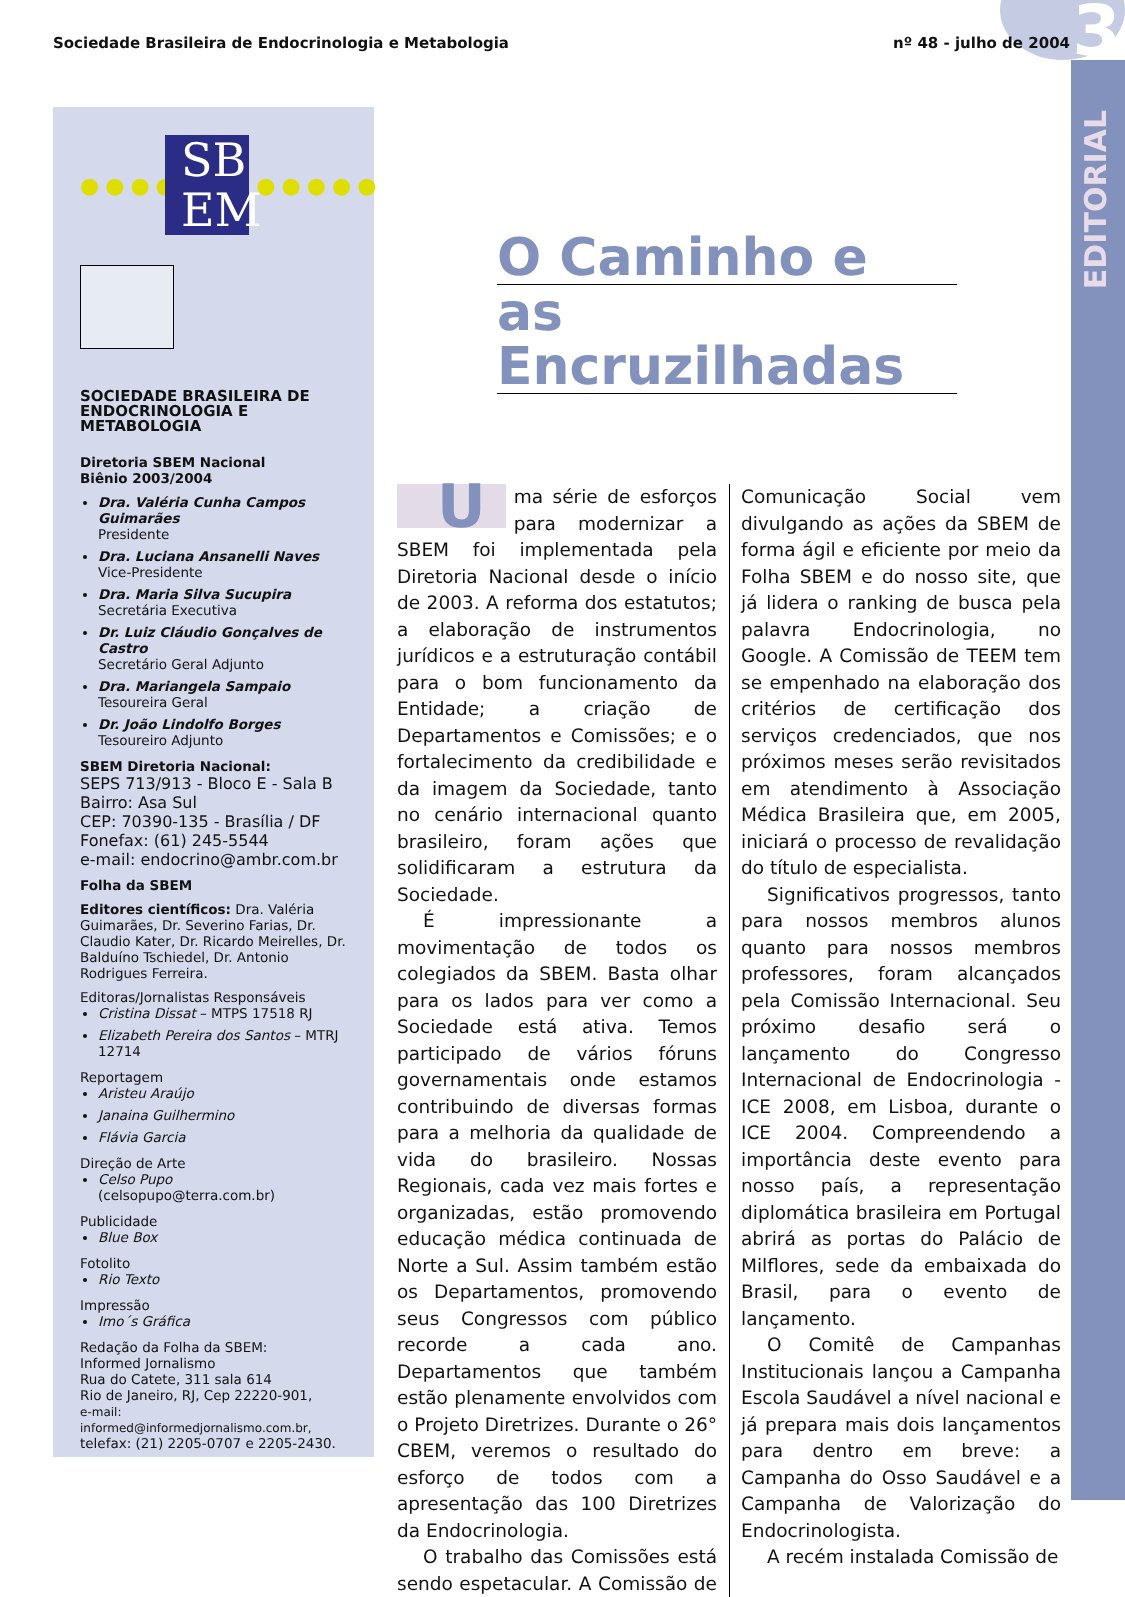Sociedade Brasileira de Endocrinologia e Metabologia nº 48 - julho de 2004 3
EDITORIAL
●●●●●●●●●●●●
SB EM
SOCIEDADE BRASILEIRA DE ENDOCRINOLOGIA E METABOLOGIA
Diretoria SBEM Nacional
Biênio 2003/2004
Dra. Valéria Cunha Campos Guimarães
Presidente
Dra. Luciana Ansanelli Naves
Vice-Presidente
Dra. Maria Silva Sucupira
Secretária Executiva
Dr. Luiz Cláudio Gonçalves de Castro
Secretário Geral Adjunto
Dra. Mariangela Sampaio
Tesoureira Geral
Dr. João Lindolfo Borges
Tesoureiro Adjunto
SBEM Diretoria Nacional:
SEPS 713/913 - Bloco E - Sala B
Bairro: Asa Sul
CEP: 70390-135 - Brasília / DF
Fonefax: (61) 245-5544
e-mail: endocrino@ambr.com.br
Folha da SBEM
Editores científicos: Dra. Valéria Guimarães, Dr. Severino Farias, Dr. Claudio Kater, Dr. Ricardo Meirelles, Dr. Balduíno Tschiedel, Dr. Antonio Rodrigues Ferreira.
Editoras/Jornalistas Responsáveis
Cristina Dissat – MTPS 17518 RJ
Elizabeth Pereira dos Santos – MTRJ 12714
Reportagem
Aristeu Araújo
Janaina Guilhermino
Flávia Garcia
Direção de Arte
Celso Pupo
(celsopupo@terra.com.br)
Publicidade
Blue Box
Fotolito
Rio Texto
Impressão
Imo´s Gráfica
Redação da Folha da SBEM:
Informed Jornalismo
Rua do Catete, 311 sala 614
Rio de Janeiro, RJ, Cep 22220-901,
e-mail: informed@informedjornalismo.com.br,
telefax: (21) 2205-0707 e 2205-2430.
O Caminho e
as Encruzilhadas
Uma série de esforços para modernizar a SBEM foi implementada pela Diretoria Nacional desde o início de 2003. A reforma dos estatutos; a elaboração de instrumentos jurídicos e a estruturação contábil para o bom funcionamento da Entidade; a criação de Departamentos e Comissões; e o fortalecimento da credibilidade e da imagem da Sociedade, tanto no cenário internacional quanto brasileiro, foram ações que solidificaram a estrutura da Sociedade.
É impressionante a movimentação de todos os colegiados da SBEM. Basta olhar para os lados para ver como a Sociedade está ativa. Temos participado de vários fóruns governamentais onde estamos contribuindo de diversas formas para a melhoria da qualidade de vida do brasileiro. Nossas Regionais, cada vez mais fortes e organizadas, estão promovendo educação médica continuada de Norte a Sul. Assim também estão os Departamentos, promovendo seus Congressos com público recorde a cada ano. Departamentos que também estão plenamente envolvidos com o Projeto Diretrizes. Durante o 26° CBEM, veremos o resultado do esforço de todos com a apresentação das 100 Diretrizes da Endocrinologia.
O trabalho das Comissões está sendo espetacular. A Comissão de Comunicação Social vem divulgando as ações da SBEM de forma ágil e eficiente por meio da Folha SBEM e do nosso site, que já lidera o ranking de busca pela palavra Endocrinologia, no Google. A Comissão de TEEM tem se empenhado na elaboração dos critérios de certificação dos serviços credenciados, que nos próximos meses serão revisitados em atendimento à Associação Médica Brasileira que, em 2005, iniciará o processo de revalidação do título de especialista.
Significativos progressos, tanto para nossos membros alunos quanto para nossos membros professores, foram alcançados pela Comissão Internacional. Seu próximo desafio será o lançamento do Congresso Internacional de Endocrinologia - ICE 2008, em Lisboa, durante o ICE 2004. Compreendendo a importância deste evento para nosso país, a representação diplomática brasileira em Portugal abrirá as portas do Palácio de Milflores, sede da embaixada do Brasil, para o evento de lançamento.
O Comitê de Campanhas Institucionais lançou a Campanha Escola Saudável a nível nacional e já prepara mais dois lançamentos para dentro em breve: a Campanha do Osso Saudável e a Campanha de Valorização do Endocrinologista.
A recém instalada Comissão de